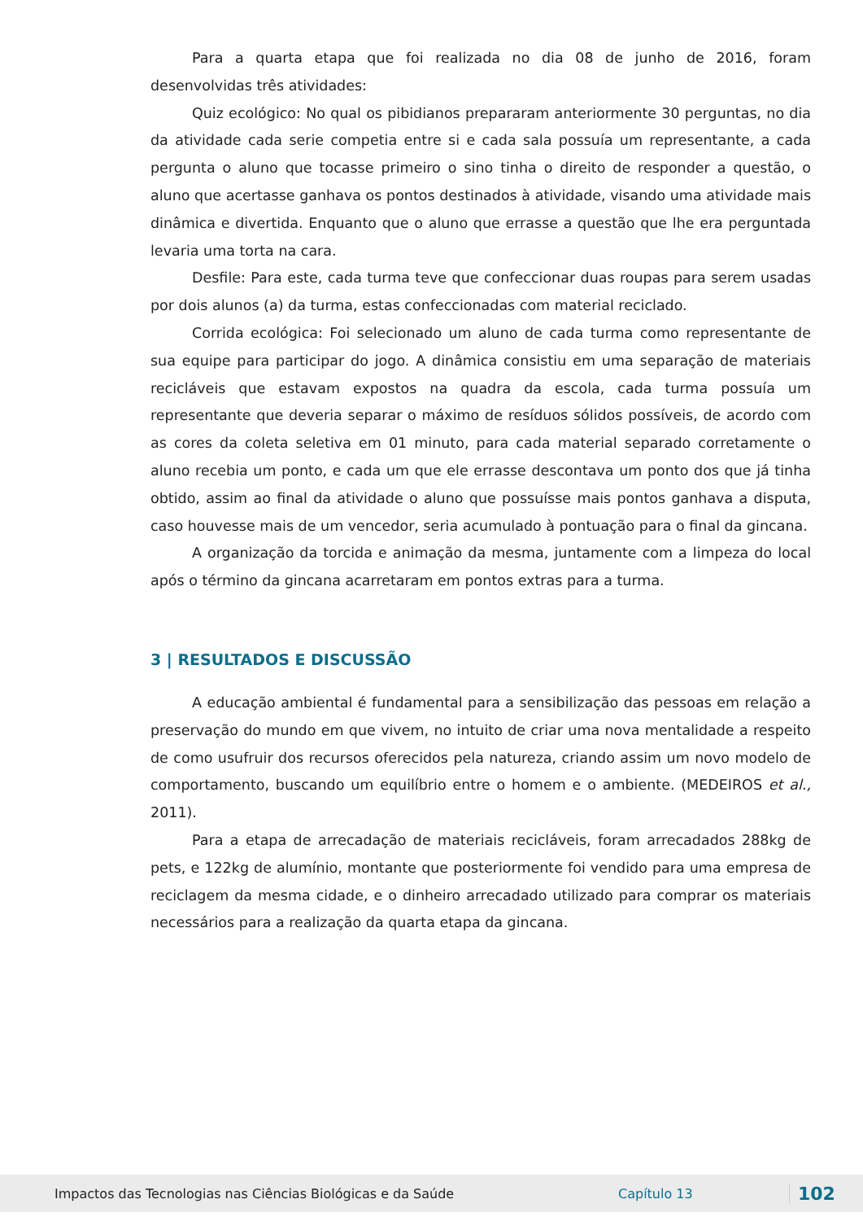Para a quarta etapa que foi realizada no dia 08 de junho de 2016, foram desenvolvidas três atividades:
Quiz ecológico: No qual os pibidianos prepararam anteriormente 30 perguntas, no dia da atividade cada serie competia entre si e cada sala possuía um representante, a cada pergunta o aluno que tocasse primeiro o sino tinha o direito de responder a questão, o aluno que acertasse ganhava os pontos destinados à atividade, visando uma atividade mais dinâmica e divertida. Enquanto que o aluno que errasse a questão que lhe era perguntada levaria uma torta na cara.
Desfile: Para este, cada turma teve que confeccionar duas roupas para serem usadas por dois alunos (a) da turma, estas confeccionadas com material reciclado.
Corrida ecológica: Foi selecionado um aluno de cada turma como representante de sua equipe para participar do jogo. A dinâmica consistiu em uma separação de materiais recicláveis que estavam expostos na quadra da escola, cada turma possuía um representante que deveria separar o máximo de resíduos sólidos possíveis, de acordo com as cores da coleta seletiva em 01 minuto, para cada material separado corretamente o aluno recebia um ponto, e cada um que ele errasse descontava um ponto dos que já tinha obtido, assim ao final da atividade o aluno que possuísse mais pontos ganhava a disputa, caso houvesse mais de um vencedor, seria acumulado à pontuação para o final da gincana.
A organização da torcida e animação da mesma, juntamente com a limpeza do local após o término da gincana acarretaram em pontos extras para a turma.
3 | RESULTADOS E DISCUSSÃO
A educação ambiental é fundamental para a sensibilização das pessoas em relação a preservação do mundo em que vivem, no intuito de criar uma nova mentalidade a respeito de como usufruir dos recursos oferecidos pela natureza, criando assim um novo modelo de comportamento, buscando um equilíbrio entre o homem e o ambiente. (MEDEIROS et al., 2011).
Para a etapa de arrecadação de materiais recicláveis, foram arrecadados 288kg de pets, e 122kg de alumínio, montante que posteriormente foi vendido para uma empresa de reciclagem da mesma cidade, e o dinheiro arrecadado utilizado para comprar os materiais necessários para a realização da quarta etapa da gincana.
Impactos das Tecnologias nas Ciências Biológicas e da Saúde Capítulo 13 102